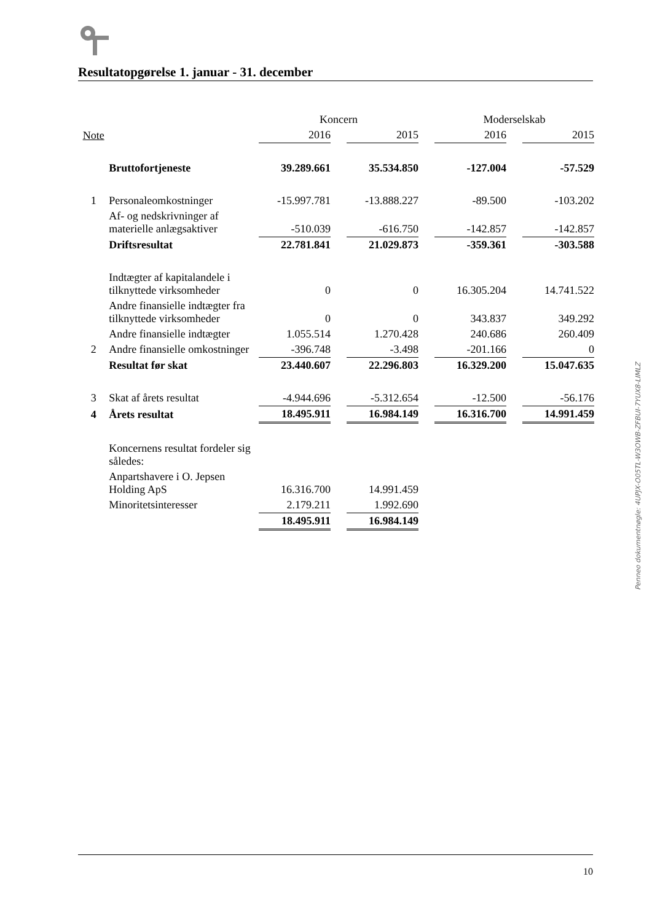Resultatopgørelse 1. januar - 31. december
| | | Koncern | | | | Moderselskab | | |
| Note | | 2016 | | 2015 | | 2016 | | 2015 |
| | Bruttofortjeneste | 39.289.661 | | 35.534.850 | | -127.004 | | -57.529 |
| 1 | Personaleomkostninger | -15.997.781 | | -13.888.227 | | -89.500 | | -103.202 |
| | Af- og nedskrivninger af materielle anlægsaktiver | -510.039 | | -616.750 | | -142.857 | | -142.857 |
| | Driftsresultat | 22.781.841 | | 21.029.873 | | -359.361 | | -303.588 |
| | Indtægter af kapitalandele i tilknyttede virksomheder | 0 | | 0 | | 16.305.204 | | 14.741.522 |
| | Andre finansielle indtægter fra tilknyttede virksomheder | 0 | | 0 | | 343.837 | | 349.292 |
| | Andre finansielle indtægter | 1.055.514 | | 1.270.428 | | 240.686 | | 260.409 |
| 2 | Andre finansielle omkostninger | -396.748 | | -3.498 | | -201.166 | | 0 |
| | Resultat før skat | 23.440.607 | | 22.296.803 | | 16.329.200 | | 15.047.635 |
| 3 | Skat af årets resultat | -4.944.696 | | -5.312.654 | | -12.500 | | -56.176 |
| 4 | Årets resultat | 18.495.911 | | 16.984.149 | | 16.316.700 | | 14.991.459 |
| | Koncernens resultat fordeler sig således: | | | | | | | |
| | Anpartshavere i O. Jepsen Holding ApS | 16.316.700 | | 14.991.459 | | | | |
| | Minoritetsinteresser | 2.179.211 | | 1.992.690 | | | | |
| | | 18.495.911 | | 16.984.149 | | | | |
Penneo dokumentnøgle: 4UPJX-O05TL-W3OWB-ZFBUI-7YUX8-LIMLZ
10